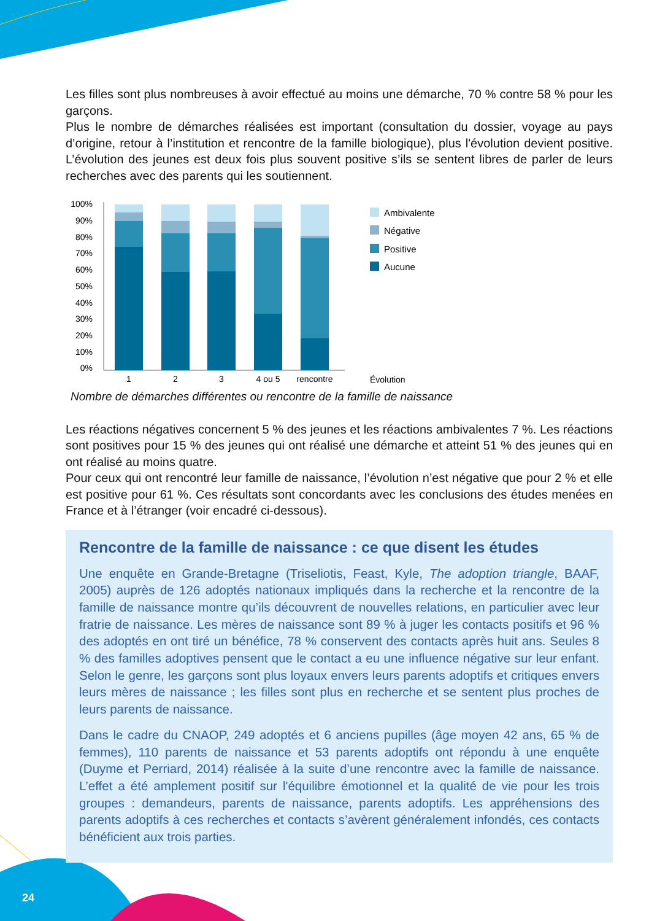Les filles sont plus nombreuses à avoir effectué au moins une démarche, 70 % contre 58 % pour les garçons.
Plus le nombre de démarches réalisées est important (consultation du dossier, voyage au pays d’origine, retour à l’institution et rencontre de la famille biologique), plus l'évolution devient positive. L’évolution des jeunes est deux fois plus souvent positive s’ils se sentent libres de parler de leurs recherches avec des parents qui les soutiennent.
100%
90%
80%
70%
60%
50%
40%
30%
20%
10%
0%
1
2
3
4 ou 5
rencontre
Ambivalente
Négative
Positive
Aucune
Évolution
Nombre de démarches différentes ou rencontre de la famille de naissance
Les réactions négatives concernent 5 % des jeunes et les réactions ambivalentes 7 %. Les réactions sont positives pour 15 % des jeunes qui ont réalisé une démarche et atteint 51 % des jeunes qui en ont réalisé au moins quatre.
Pour ceux qui ont rencontré leur famille de naissance, l’évolution n’est négative que pour 2 % et elle est positive pour 61 %. Ces résultats sont concordants avec les conclusions des études menées en France et à l’étranger (voir encadré ci-dessous).
Rencontre de la famille de naissance : ce que disent les études
Une enquête en Grande-Bretagne (Triseliotis, Feast, Kyle, The adoption triangle, BAAF, 2005) auprès de 126 adoptés nationaux impliqués dans la recherche et la rencontre de la famille de naissance montre qu’ils découvrent de nouvelles relations, en particulier avec leur fratrie de naissance. Les mères de naissance sont 89 % à juger les contacts positifs et 96 % des adoptés en ont tiré un bénéfice, 78 % conservent des contacts après huit ans. Seules 8 % des familles adoptives pensent que le contact a eu une influence négative sur leur enfant. Selon le genre, les garçons sont plus loyaux envers leurs parents adoptifs et critiques envers leurs mères de naissance ; les filles sont plus en recherche et se sentent plus proches de leurs parents de naissance.
Dans le cadre du CNAOP, 249 adoptés et 6 anciens pupilles (âge moyen 42 ans, 65 % de femmes), 110 parents de naissance et 53 parents adoptifs ont répondu à une enquête (Duyme et Perriard, 2014) réalisée à la suite d’une rencontre avec la famille de naissance. L’effet a été amplement positif sur l'équilibre émotionnel et la qualité de vie pour les trois groupes : demandeurs, parents de naissance, parents adoptifs. Les appréhensions des parents adoptifs à ces recherches et contacts s’avèrent généralement infondés, ces contacts bénéficient aux trois parties.
24